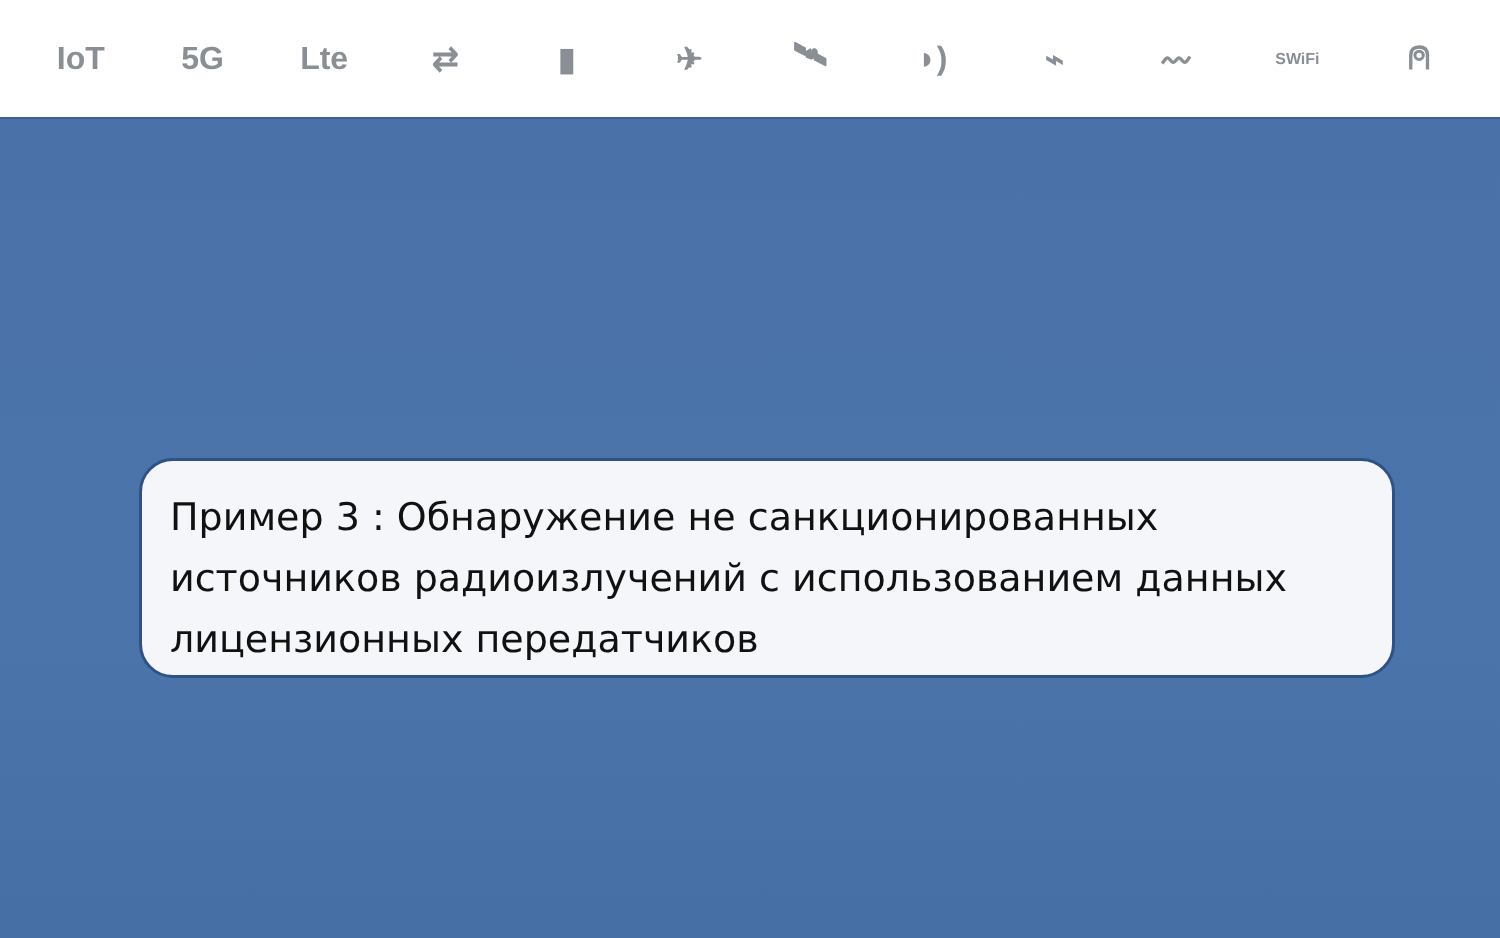IoT 5G Lte ⇄ ▮ ✈ 🛰 ◗) ⌁ 〰 SWiFi ⍝
Пример 3 : Обнаружение не санкционированных источников радиоизлучений с использованием данных лицензионных передатчиков